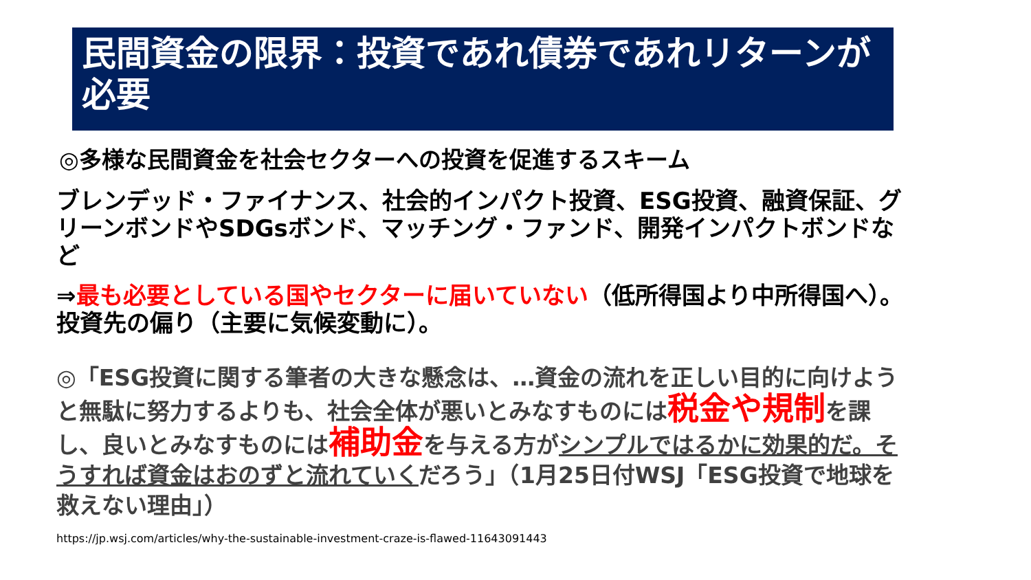民間資金の限界：投資であれ債券であれリターンが必要
◎多様な民間資金を社会セクターへの投資を促進するスキーム
ブレンデッド・ファイナンス、社会的インパクト投資、ESG投資、融資保証、グリーンボンドやSDGsボンド、マッチング・ファンド、開発インパクトボンドなど
⇒最も必要としている国やセクターに届いていない（低所得国より中所得国へ）。投資先の偏り（主要に気候変動に）。
◎「ESG投資に関する筆者の大きな懸念は、…資金の流れを正しい目的に向けようと無駄に努力するよりも、社会全体が悪いとみなすものには税金や規制を課し、良いとみなすものには補助金を与える方がシンプルではるかに効果的だ。そうすれば資金はおのずと流れていくだろう」（1月25日付WSJ「ESG投資で地球を救えない理由」）
https://jp.wsj.com/articles/why-the-sustainable-investment-craze-is-flawed-11643091443